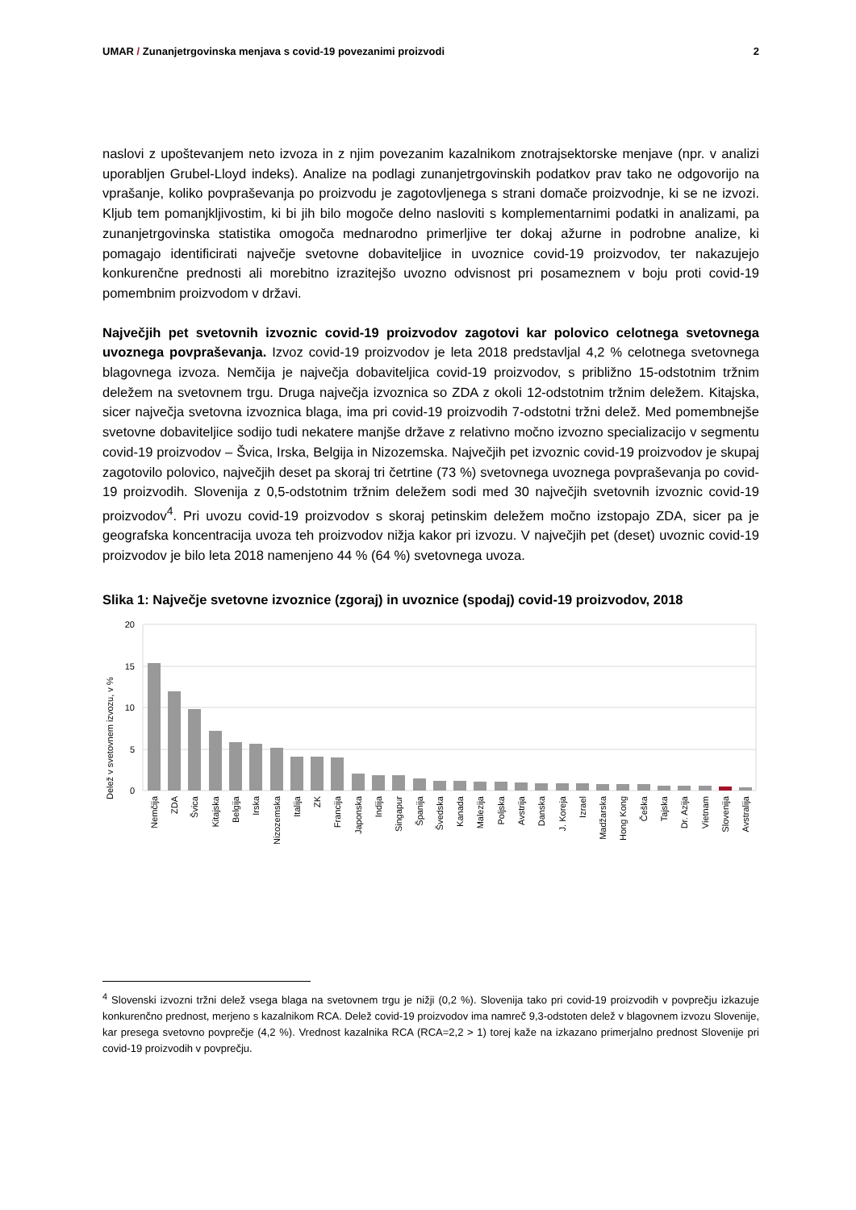UMAR / Zunanjetrgovinska menjava s covid-19 povezanimi proizvodi 2
naslovi z upoštevanjem neto izvoza in z njim povezanim kazalnikom znotrajsektorske menjave (npr. v analizi uporabljen Grubel-Lloyd indeks). Analize na podlagi zunanjetrgovinskih podatkov prav tako ne odgovorijo na vprašanje, koliko povpraševanja po proizvodu je zagotovljenega s strani domače proizvodnje, ki se ne izvozi. Kljub tem pomanjkljivostim, ki bi jih bilo mogoče delno nasloviti s komplementarnimi podatki in analizami, pa zunanjetrgovinska statistika omogoča mednarodno primerljive ter dokaj ažurne in podrobne analize, ki pomagajo identificirati največje svetovne dobaviteljice in uvoznice covid-19 proizvodov, ter nakazujejo konkurenčne prednosti ali morebitno izrazitejšo uvozno odvisnost pri posameznem v boju proti covid-19 pomembnim proizvodom v državi.
Največjih pet svetovnih izvoznic covid-19 proizvodov zagotovi kar polovico celotnega svetovnega uvoznega povpraševanja. Izvoz covid-19 proizvodov je leta 2018 predstavljal 4,2 % celotnega svetovnega blagovnega izvoza. Nemčija je največja dobaviteljica covid-19 proizvodov, s približno 15-odstotnim tržnim deležem na svetovnem trgu. Druga največja izvoznica so ZDA z okoli 12-odstotnim tržnim deležem. Kitajska, sicer največja svetovna izvoznica blaga, ima pri covid-19 proizvodih 7-odstotni tržni delež. Med pomembnejše svetovne dobaviteljice sodijo tudi nekatere manjše države z relativno močno izvozno specializacijo v segmentu covid-19 proizvodov – Švica, Irska, Belgija in Nizozemska. Največjih pet izvoznic covid-19 proizvodov je skupaj zagotovilo polovico, največjih deset pa skoraj tri četrtine (73 %) svetovnega uvoznega povpraševanja po covid-19 proizvodih. Slovenija z 0,5-odstotnim tržnim deležem sodi med 30 največjih svetovnih izvoznic covid-19 proizvodov<sup>4</sup>. Pri uvozu covid-19 proizvodov s skoraj petinskim deležem močno izstopajo ZDA, sicer pa je geografska koncentracija uvoza teh proizvodov nižja kakor pri izvozu. V največjih pet (deset) uvoznic covid-19 proizvodov je bilo leta 2018 namenjeno 44 % (64 %) svetovnega uvoza.
Slika 1: Največje svetovne izvoznice (zgoraj) in uvoznice (spodaj) covid-19 proizvodov, 2018
20
15
10
5
0
Delež v svetovnem izvozu, v %
Nemčija
ZDA
Švica
Kitajska
Belgija
Irska
Nizozemska
Italija
ZK
Francija
Japonska
Indija
Singapur
Španija
Švedska
Kanada
Malezija
Poljska
Avstrija
Danska
J. Koreja
Izrael
Madžarska
Hong Kong
Češka
Tajska
Dr. Azija
Vietnam
Slovenija
Avstralija
<sup>4</sup> Slovenski izvozni tržni delež vsega blaga na svetovnem trgu je nižji (0,2 %). Slovenija tako pri covid-19 proizvodih v povprečju izkazuje konkurenčno prednost, merjeno s kazalnikom RCA. Delež covid-19 proizvodov ima namreč 9,3-odstoten delež v blagovnem izvozu Slovenije, kar presega svetovno povprečje (4,2 %). Vrednost kazalnika RCA (RCA=2,2 > 1) torej kaže na izkazano primerjalno prednost Slovenije pri covid-19 proizvodih v povprečju.